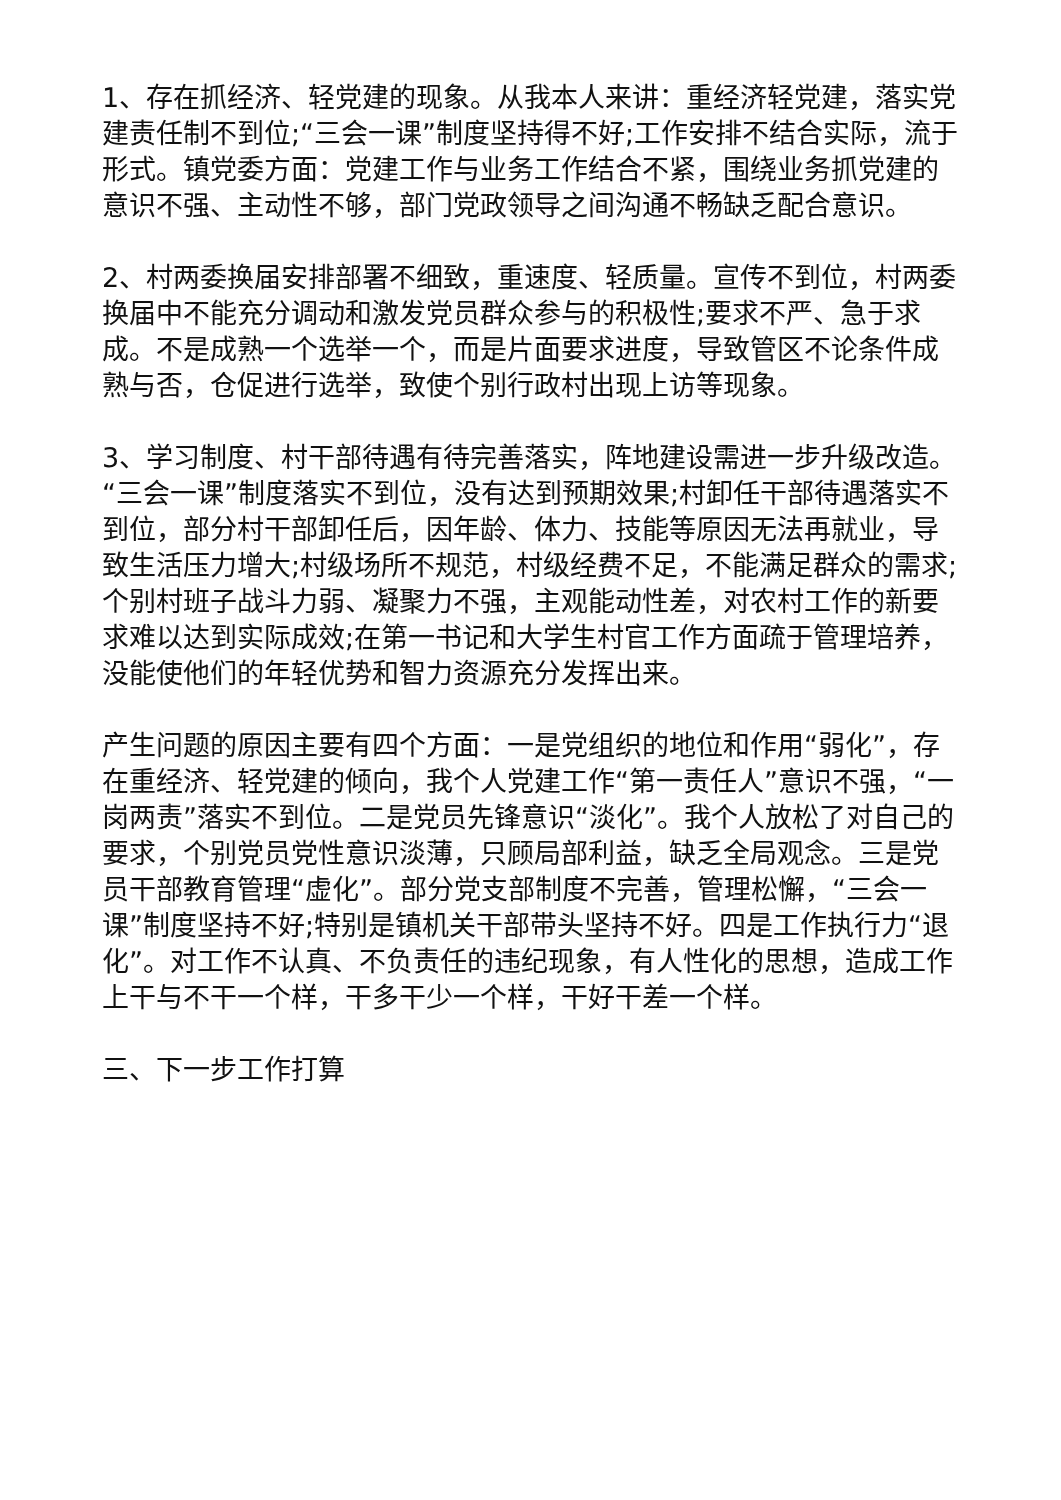1、存在抓经济、轻党建的现象。从我本人来讲：重经济轻党建，落实党建责任制不到位;“三会一课”制度坚持得不好;工作安排不结合实际，流于形式。镇党委方面：党建工作与业务工作结合不紧，围绕业务抓党建的意识不强、主动性不够，部门党政领导之间沟通不畅缺乏配合意识。
2、村两委换届安排部署不细致，重速度、轻质量。宣传不到位，村两委换届中不能充分调动和激发党员群众参与的积极性;要求不严、急于求成。不是成熟一个选举一个，而是片面要求进度，导致管区不论条件成熟与否，仓促进行选举，致使个别行政村出现上访等现象。
3、学习制度、村干部待遇有待完善落实，阵地建设需进一步升级改造。“三会一课”制度落实不到位，没有达到预期效果;村卸任干部待遇落实不到位，部分村干部卸任后，因年龄、体力、技能等原因无法再就业，导致生活压力增大;村级场所不规范，村级经费不足，不能满足群众的需求;个别村班子战斗力弱、凝聚力不强，主观能动性差，对农村工作的新要求难以达到实际成效;在第一书记和大学生村官工作方面疏于管理培养，没能使他们的年轻优势和智力资源充分发挥出来。
产生问题的原因主要有四个方面：一是党组织的地位和作用“弱化”，存在重经济、轻党建的倾向，我个人党建工作“第一责任人”意识不强，“一岗两责”落实不到位。二是党员先锋意识“淡化”。我个人放松了对自己的要求，个别党员党性意识淡薄，只顾局部利益，缺乏全局观念。三是党员干部教育管理“虚化”。部分党支部制度不完善，管理松懈，“三会一课”制度坚持不好;特别是镇机关干部带头坚持不好。四是工作执行力“退化”。对工作不认真、不负责任的违纪现象，有人性化的思想，造成工作上干与不干一个样，干多干少一个样，干好干差一个样。
三、下一步工作打算